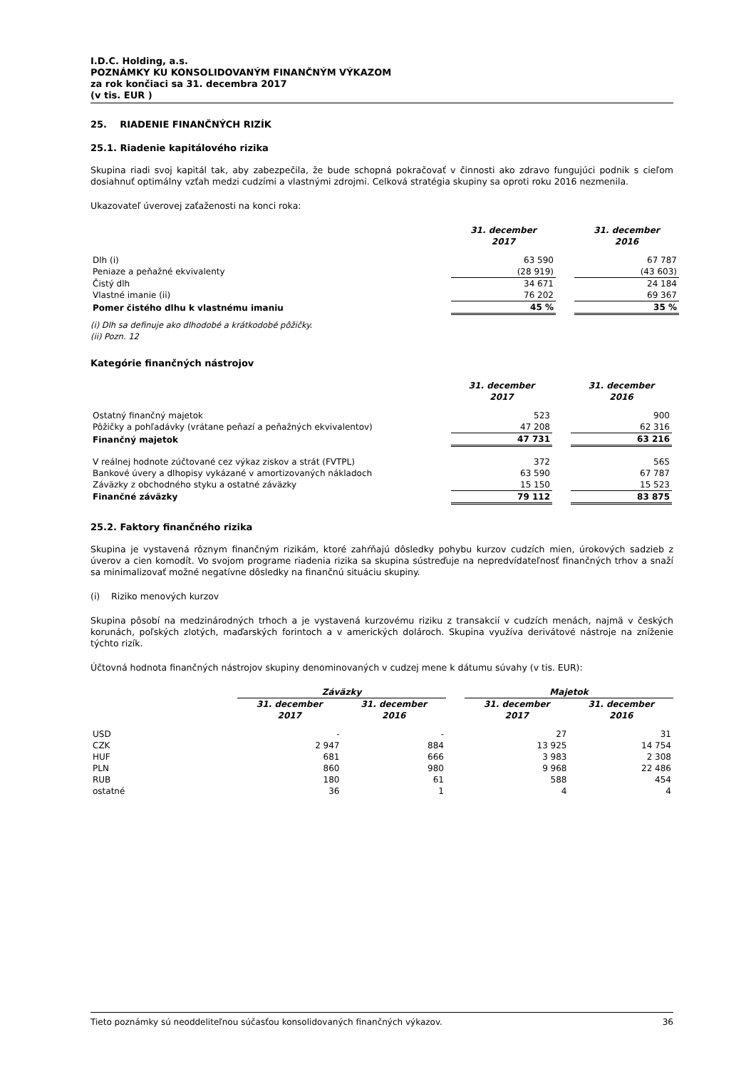I.D.C. Holding, a.s.
POZNÁMKY KU KONSOLIDOVANÝM FINANČNÝM VÝKAZOM
za rok končiaci sa 31. decembra 2017
(v tis. EUR )
25. RIADENIE FINANČNÝCH RIZÍK
25.1. Riadenie kapitálového rizika
Skupina riadi svoj kapitál tak, aby zabezpečila, že bude schopná pokračovať v činnosti ako zdravo fungujúci podnik s cieľom dosiahnuť optimálny vzťah medzi cudzími a vlastnými zdrojmi. Celková stratégia skupiny sa oproti roku 2016 nezmenila.
Ukazovateľ úverovej zaťaženosti na konci roka:
| | 31. december 2017 | | 31. december 2016 |
| --- | --- | --- | --- |
| Dlh (i) | 63 590 | | 67 787 |
| Peniaze a peňažné ekvivalenty | (28 919) | | (43 603) |
| Čistý dlh | 34 671 | | 24 184 |
| Vlastné imanie (ii) | 76 202 | | 69 367 |
| Pomer čistého dlhu k vlastnému imaniu | 45 % | | 35 % |
(i) Dlh sa definuje ako dlhodobé a krátkodobé pôžičky.
(ii) Pozn. 12
Kategórie finančných nástrojov
| | 31. december 2017 | | 31. december 2016 |
| --- | --- | --- | --- |
| Ostatný finančný majetok | 523 | | 900 |
| Pôžičky a pohľadávky (vrátane peňazí a peňažných ekvivalentov) | 47 208 | | 62 316 |
| Finančný majetok | 47 731 | | 63 216 |
| V reálnej hodnote zúčtované cez výkaz ziskov a strát (FVTPL) | 372 | | 565 |
| Bankové úvery a dlhopisy vykázané v amortizovaných nákladoch | 63 590 | | 67 787 |
| Záväzky z obchodného styku a ostatné záväzky | 15 150 | | 15 523 |
| Finančné záväzky | 79 112 | | 83 875 |
25.2. Faktory finančného rizika
Skupina je vystavená rôznym finančným rizikám, ktoré zahŕňajú dôsledky pohybu kurzov cudzích mien, úrokových sadzieb z úverov a cien komodít. Vo svojom programe riadenia rizika sa skupina sústreďuje na nepredvídateľnosť finančných trhov a snaží sa minimalizovať možné negatívne dôsledky na finančnú situáciu skupiny.
(i) Riziko menových kurzov
Skupina pôsobí na medzinárodných trhoch a je vystavená kurzovému riziku z transakcií v cudzích menách, najmä v českých korunách, poľských zlotých, maďarských forintoch a v amerických dolároch. Skupina využíva derivátové nástroje na zníženie týchto rizík.
Účtovná hodnota finančných nástrojov skupiny denominovaných v cudzej mene k dátumu súvahy (v tis. EUR):
| | Záväzky | | | Majetok | |
| --- | --- | --- | --- | --- | --- |
| | 31. december 2017 | 31. december 2016 | | 31. december 2017 | 31. december 2016 |
| USD | - | - | | 27 | 31 |
| CZK | 2 947 | 884 | | 13 925 | 14 754 |
| HUF | 681 | 666 | | 3 983 | 2 308 |
| PLN | 860 | 980 | | 9 968 | 22 486 |
| RUB | 180 | 61 | | 588 | 454 |
| ostatné | 36 | 1 | | 4 | 4 |
Tieto poznámky sú neoddeliteľnou súčasťou konsolidovaných finančných výkazov. 36